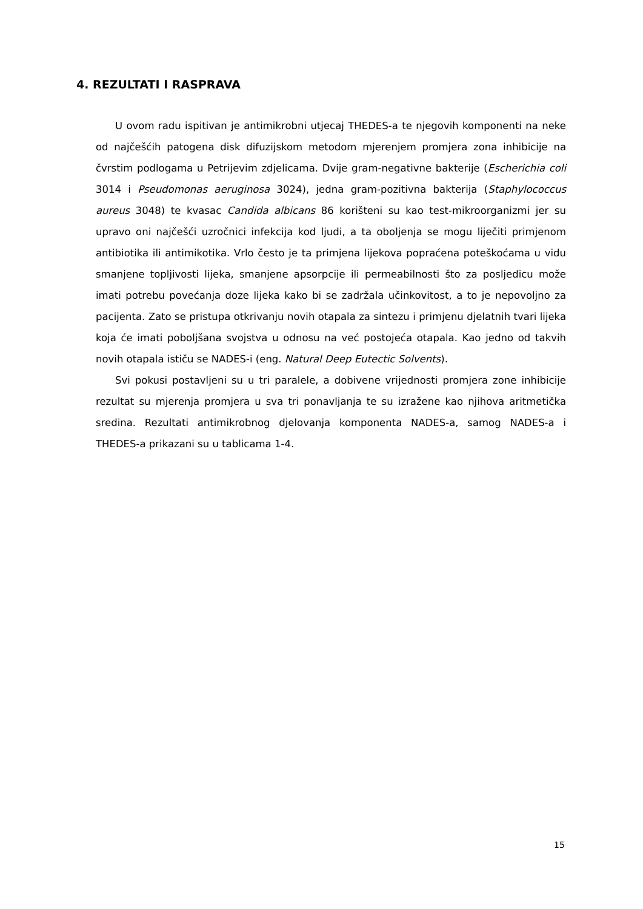4. REZULTATI I RASPRAVA
U ovom radu ispitivan je antimikrobni utjecaj THEDES-a te njegovih komponenti na neke od najčešćih patogena disk difuzijskom metodom mjerenjem promjera zona inhibicije na čvrstim podlogama u Petrijevim zdjelicama. Dvije gram-negativne bakterije (Escherichia coli 3014 i Pseudomonas aeruginosa 3024), jedna gram-pozitivna bakterija (Staphylococcus aureus 3048) te kvasac Candida albicans 86 korišteni su kao test-mikroorganizmi jer su upravo oni najčešći uzročnici infekcija kod ljudi, a ta oboljenja se mogu liječiti primjenom antibiotika ili antimikotika. Vrlo često je ta primjena lijekova popraćena poteškoćama u vidu smanjene topljivosti lijeka, smanjene apsorpcije ili permeabilnosti što za posljedicu može imati potrebu povećanja doze lijeka kako bi se zadržala učinkovitost, a to je nepovoljno za pacijenta. Zato se pristupa otkrivanju novih otapala za sintezu i primjenu djelatnih tvari lijeka koja će imati poboljšana svojstva u odnosu na već postojeća otapala. Kao jedno od takvih novih otapala ističu se NADES-i (eng. Natural Deep Eutectic Solvents).
Svi pokusi postavljeni su u tri paralele, a dobivene vrijednosti promjera zone inhibicije rezultat su mjerenja promjera u sva tri ponavljanja te su izražene kao njihova aritmetička sredina. Rezultati antimikrobnog djelovanja komponenta NADES-a, samog NADES-a i THEDES-a prikazani su u tablicama 1-4.
15